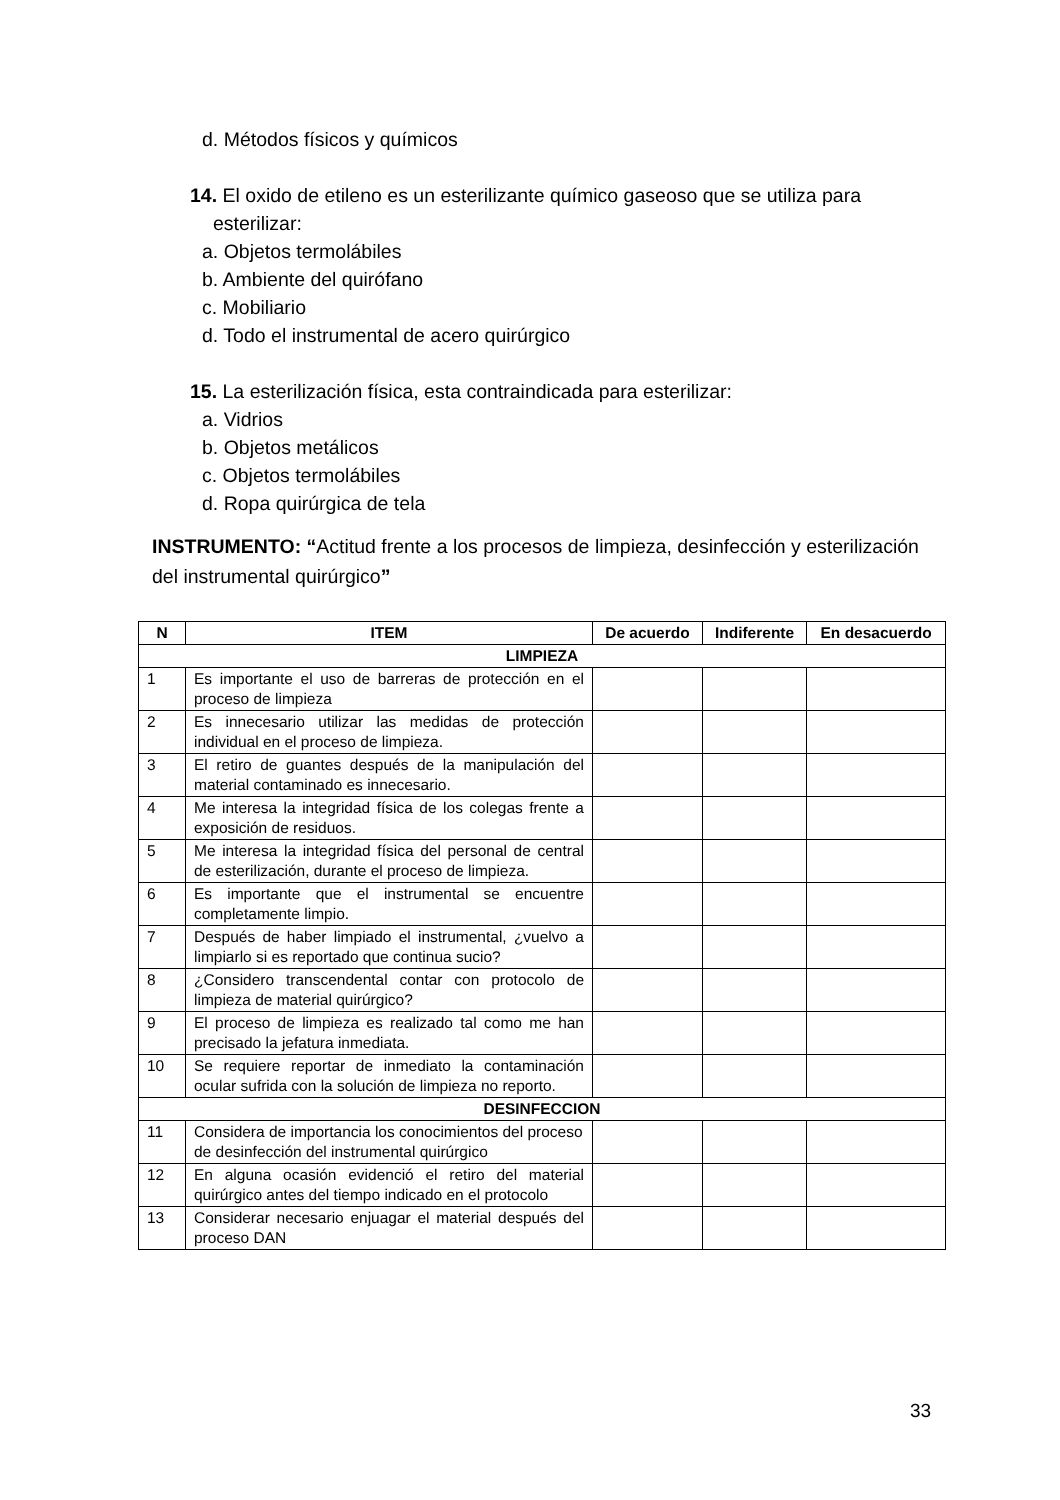d. Métodos físicos y químicos
14. El oxido de etileno es un esterilizante químico gaseoso que se utiliza para
esterilizar:
a. Objetos termolábiles
b. Ambiente del quirófano
c. Mobiliario
d. Todo el instrumental de acero quirúrgico
15. La esterilización física, esta contraindicada para esterilizar:
a. Vidrios
b. Objetos metálicos
c. Objetos termolábiles
d. Ropa quirúrgica de tela
INSTRUMENTO: “Actitud frente a los procesos de limpieza, desinfección y esterilización del instrumental quirúrgico”
| N | ITEM | De acuerdo | Indiferente | En desacuerdo |
| --- | --- | --- | --- | --- |
| LIMPIEZA | | | | |
| 1 | Es importante el uso de barreras de protección en el proceso de limpieza | | | |
| 2 | Es innecesario utilizar las medidas de protección individual en el proceso de limpieza. | | | |
| 3 | El retiro de guantes después de la manipulación del material contaminado es innecesario. | | | |
| 4 | Me interesa la integridad física de los colegas frente a exposición de residuos. | | | |
| 5 | Me interesa la integridad física del personal de central de esterilización, durante el proceso de limpieza. | | | |
| 6 | Es importante que el instrumental se encuentre completamente limpio. | | | |
| 7 | Después de haber limpiado el instrumental, ¿vuelvo a limpiarlo si es reportado que continua sucio? | | | |
| 8 | ¿Considero transcendental contar con protocolo de limpieza de material quirúrgico? | | | |
| 9 | El proceso de limpieza es realizado tal como me han precisado la jefatura inmediata. | | | |
| 10 | Se requiere reportar de inmediato la contaminación ocular sufrida con la solución de limpieza no reporto. | | | |
| DESINFECCION | | | | |
| 11 | Considera de importancia los conocimientos del proceso de desinfección del instrumental quirúrgico | | | |
| 12 | En alguna ocasión evidenció el retiro del material quirúrgico antes del tiempo indicado en el protocolo | | | |
| 13 | Considerar necesario enjuagar el material después del proceso DAN | | | |
33